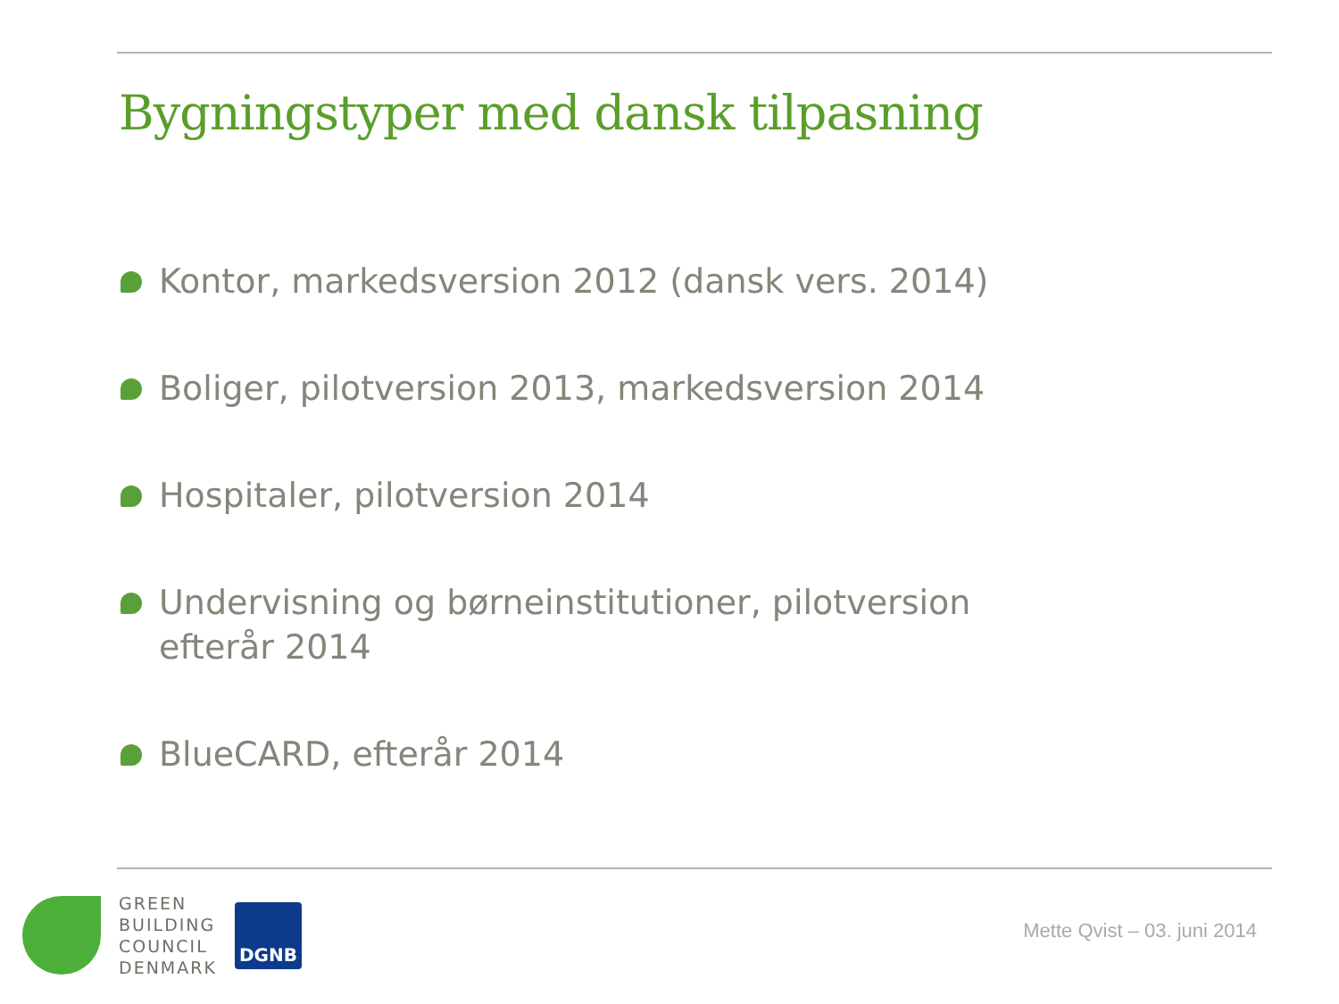Bygningstyper med dansk tilpasning
Kontor, markedsversion 2012 (dansk vers. 2014)
Boliger, pilotversion 2013, markedsversion 2014
Hospitaler, pilotversion 2014
Undervisning og børneinstitutioner, pilotversion efterår 2014
BlueCARD, efterår 2014
GREEN
BUILDING
COUNCIL
DENMARK
DGNB
Mette Qvist – 03. juni 2014